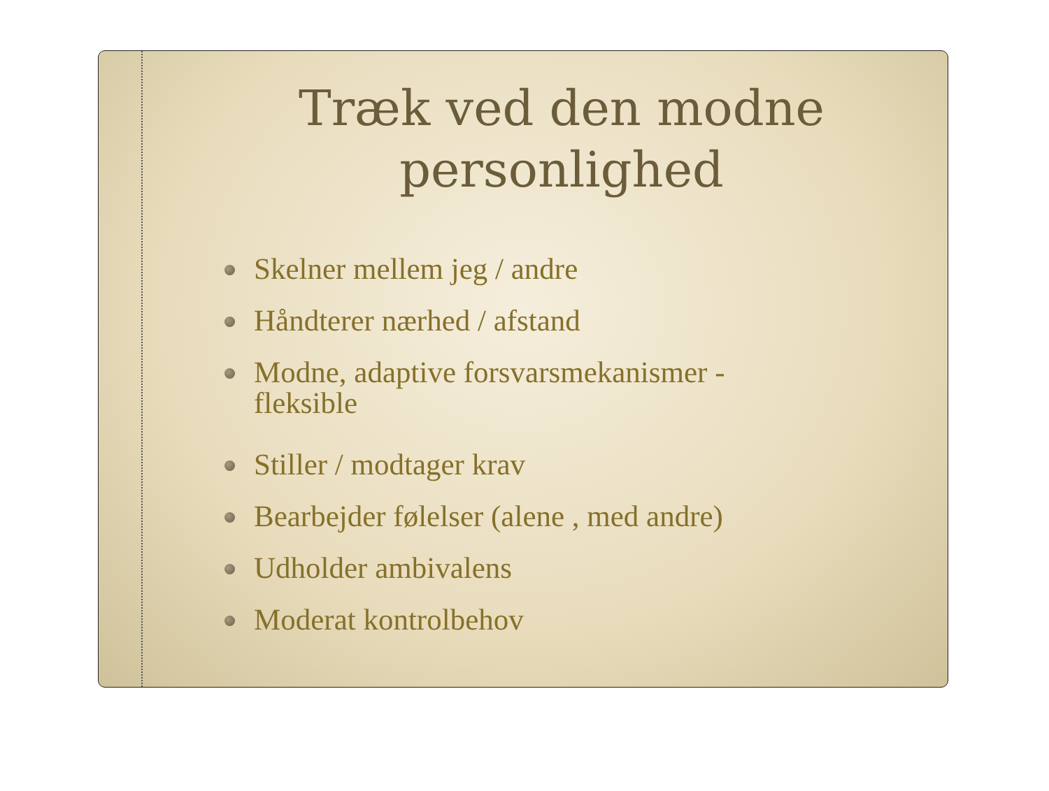Træk ved den modne
personlighed
Skelner mellem jeg / andre
Håndterer nærhed / afstand
Modne, adaptive forsvarsmekanismer - fleksible
Stiller / modtager krav
Bearbejder følelser (alene , med andre)
Udholder ambivalens
Moderat kontrolbehov